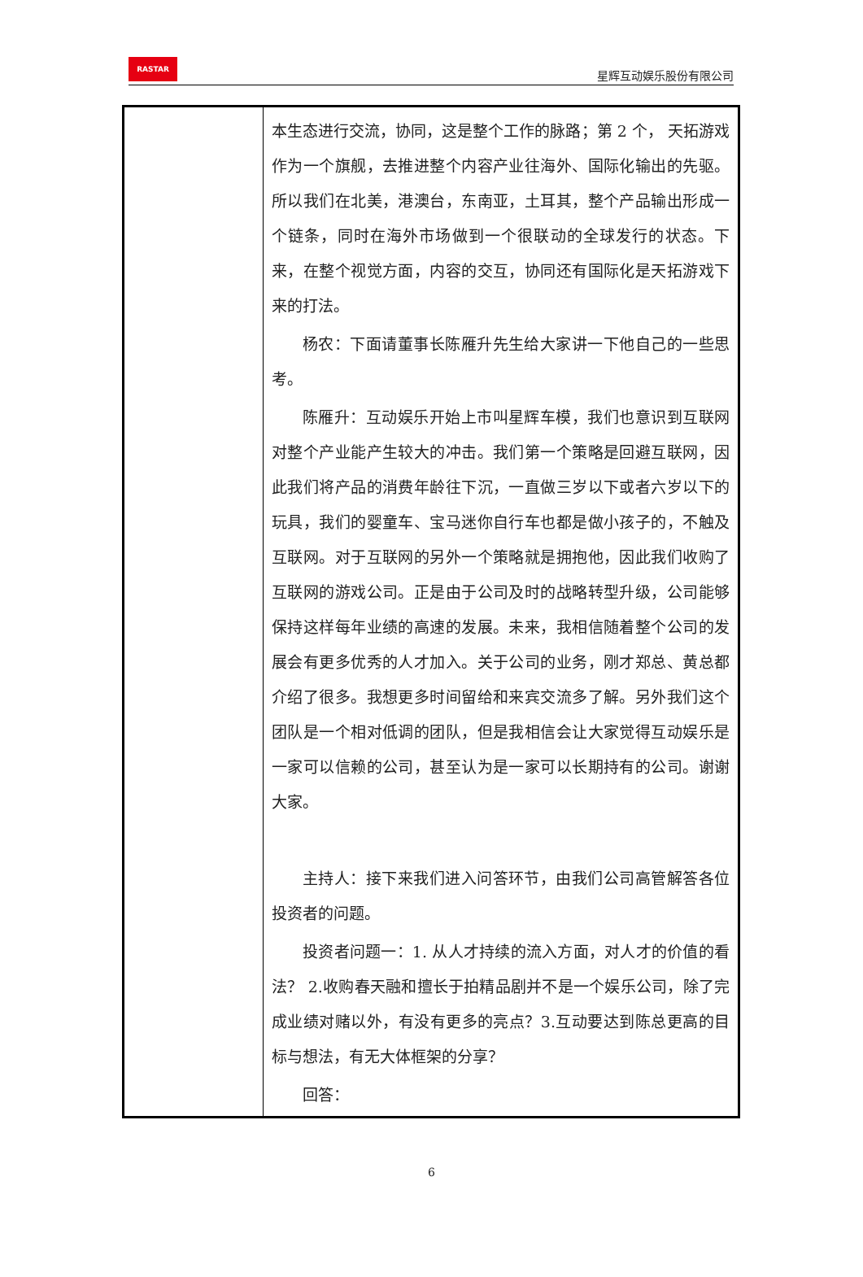RASTAR
星辉互动娱乐股份有限公司
| | 本生态进行交流，协同，这是整个工作的脉路；第 2 个， 天拓游戏作为一个旗舰，去推进整个内容产业往海外、国际化输出的先驱。所以我们在北美，港澳台，东南亚，土耳其，整个产品输出形成一个链条，同时在海外市场做到一个很联动的全球发行的状态。下来，在整个视觉方面，内容的交互，协同还有国际化是天拓游戏下来的打法。 杨农：下面请董事长陈雁升先生给大家讲一下他自己的一些思考。 陈雁升：互动娱乐开始上市叫星辉车模，我们也意识到互联网对整个产业能产生较大的冲击。我们第一个策略是回避互联网，因此我们将产品的消费年龄往下沉，一直做三岁以下或者六岁以下的玩具，我们的婴童车、宝马迷你自行车也都是做小孩子的，不触及互联网。对于互联网的另外一个策略就是拥抱他，因此我们收购了互联网的游戏公司。正是由于公司及时的战略转型升级，公司能够保持这样每年业绩的高速的发展。未来，我相信随着整个公司的发展会有更多优秀的人才加入。关于公司的业务，刚才郑总、黄总都介绍了很多。我想更多时间留给和来宾交流多了解。另外我们这个团队是一个相对低调的团队，但是我相信会让大家觉得互动娱乐是一家可以信赖的公司，甚至认为是一家可以长期持有的公司。谢谢大家。 主持人：接下来我们进入问答环节，由我们公司高管解答各位投资者的问题。 投资者问题一：1. 从人才持续的流入方面，对人才的价值的看法？ 2.收购春天融和擅长于拍精品剧并不是一个娱乐公司，除了完成业绩对赌以外，有没有更多的亮点？3.互动要达到陈总更高的目标与想法，有无大体框架的分享？ 回答： |
6